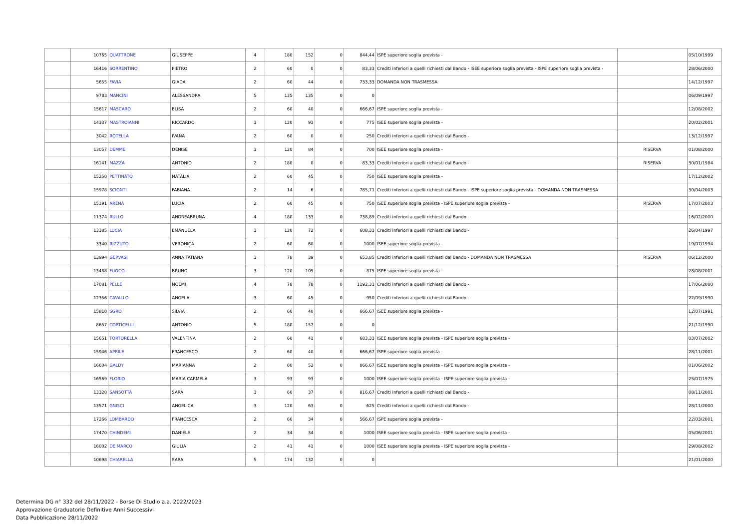| | 10765 | QUATTRONE | GIUSEPPE | 4 | 180 | 152 | 0 | 844,44 | ISPE superiore soglia prevista - | | 05/10/1999 |
| | 16416 | SORRENTINO | PIETRO | 2 | 60 | 0 | 0 | 83,33 | Crediti inferiori a quelli richiesti dal Bando - ISEE superiore soglia prevista - ISPE superiore soglia prevista - | | 28/06/2000 |
| | 5655 | FAVIA | GIADA | 2 | 60 | 44 | 0 | 733,33 | DOMANDA NON TRASMESSA | | 14/12/1997 |
| | 9783 | MANCINI | ALESSANDRA | 5 | 135 | 135 | 0 | 0 | | | 06/09/1997 |
| | 15617 | MASCARO | ELISA | 2 | 60 | 40 | 0 | 666,67 | ISPE superiore soglia prevista - | | 12/08/2002 |
| | 14337 | MASTROIANNI | RICCARDO | 3 | 120 | 93 | 0 | 775 | ISEE superiore soglia prevista - | | 20/02/2001 |
| | 3042 | ROTELLA | IVANA | 2 | 60 | 0 | 0 | 250 | Crediti inferiori a quelli richiesti dal Bando - | | 13/12/1997 |
| | 13057 | DEMME | DENISE | 3 | 120 | 84 | 0 | 700 | ISEE superiore soglia prevista - | RISERVA | 01/08/2000 |
| | 16141 | MAZZA | ANTONIO | 2 | 180 | 0 | 0 | 83,33 | Crediti inferiori a quelli richiesti dal Bando - | RISERVA | 30/01/1984 |
| | 15250 | PETTINATO | NATALIA | 2 | 60 | 45 | 0 | 750 | ISEE superiore soglia prevista - | | 17/12/2002 |
| | 15978 | SCIONTI | FABIANA | 2 | 14 | 6 | 0 | 785,71 | Crediti inferiori a quelli richiesti dal Bando - ISPE superiore soglia prevista - DOMANDA NON TRASMESSA | | 30/04/2003 |
| | 15191 | ARENA | LUCIA | 2 | 60 | 45 | 0 | 750 | ISEE superiore soglia prevista - ISPE superiore soglia prevista - | RISERVA | 17/07/2003 |
| | 11374 | RULLO | ANDREABRUNA | 4 | 180 | 133 | 0 | 738,89 | Crediti inferiori a quelli richiesti dal Bando - | | 16/02/2000 |
| | 13385 | LUCIA | EMANUELA | 3 | 120 | 72 | 0 | 608,33 | Crediti inferiori a quelli richiesti dal Bando - | | 26/04/1997 |
| | 3340 | RIZZUTO | VERONICA | 2 | 60 | 60 | 0 | 1000 | ISEE superiore soglia prevista - | | 19/07/1994 |
| | 13994 | GERVASI | ANNA TATIANA | 3 | 78 | 39 | 0 | 653,85 | Crediti inferiori a quelli richiesti dal Bando - DOMANDA NON TRASMESSA | RISERVA | 06/12/2000 |
| | 13488 | FUOCO | BRUNO | 3 | 120 | 105 | 0 | 875 | ISPE superiore soglia prevista - | | 28/08/2001 |
| | 17081 | PELLE | NOEMI | 4 | 78 | 78 | 0 | 1192,31 | Crediti inferiori a quelli richiesti dal Bando - | | 17/06/2000 |
| | 12356 | CAVALLO | ANGELA | 3 | 60 | 45 | 0 | 950 | Crediti inferiori a quelli richiesti dal Bando - | | 22/09/1990 |
| | 15810 | SGRO | SILVIA | 2 | 60 | 40 | 0 | 666,67 | ISEE superiore soglia prevista - | | 12/07/1991 |
| | 8657 | CORTICELLI | ANTONIO | 5 | 180 | 157 | 0 | 0 | | | 21/12/1990 |
| | 15651 | TORTORELLA | VALENTINA | 2 | 60 | 41 | 0 | 683,33 | ISEE superiore soglia prevista - ISPE superiore soglia prevista - | | 03/07/2002 |
| | 15946 | APRILE | FRANCESCO | 2 | 60 | 40 | 0 | 666,67 | ISPE superiore soglia prevista - | | 28/11/2001 |
| | 16604 | GALDY | MARIANNA | 2 | 60 | 52 | 0 | 866,67 | ISEE superiore soglia prevista - ISPE superiore soglia prevista - | | 01/06/2002 |
| | 16569 | FLORIO | MARIA CARMELA | 3 | 93 | 93 | 0 | 1000 | ISEE superiore soglia prevista - ISPE superiore soglia prevista - | | 25/07/1975 |
| | 13320 | SANSOTTA | SARA | 3 | 60 | 37 | 0 | 816,67 | Crediti inferiori a quelli richiesti dal Bando - | | 08/11/2001 |
| | 13571 | GNISCI | ANGELICA | 3 | 120 | 63 | 0 | 625 | Crediti inferiori a quelli richiesti dal Bando - | | 28/11/2000 |
| | 17266 | LOMBARDO | FRANCESCA | 2 | 60 | 34 | 0 | 566,67 | ISPE superiore soglia prevista - | | 22/03/2001 |
| | 17470 | CHINDEMI | DANIELE | 2 | 34 | 34 | 0 | 1000 | ISEE superiore soglia prevista - ISPE superiore soglia prevista - | | 05/06/2001 |
| | 16002 | DE MARCO | GIULIA | 2 | 41 | 41 | 0 | 1000 | ISEE superiore soglia prevista - ISPE superiore soglia prevista - | | 29/08/2002 |
| | 10698 | CHIARELLA | SARA | 5 | 174 | 132 | 0 | 0 | | | 21/01/2000 |
Determina DG n° 332 del 28/11/2022 - Borse Di Studio a.a. 2022/2023
Approvazione Graduatorie Definitive Anni Successivi
Data Pubblicazione 28/11/2022